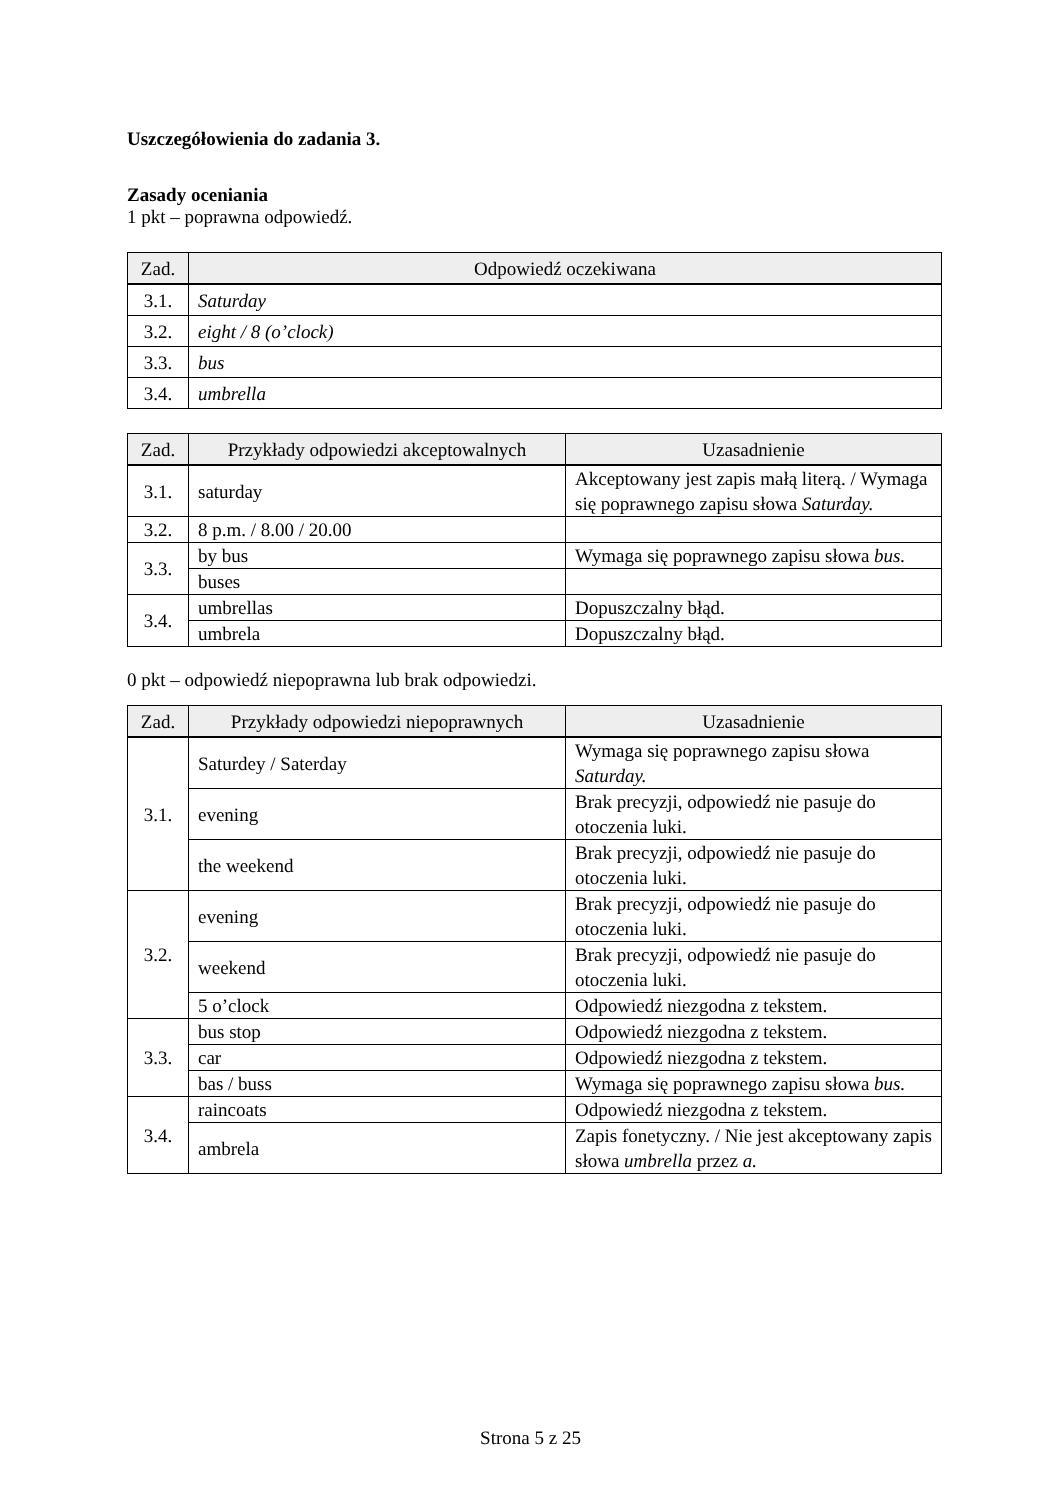Uszczegółowienia do zadania 3.
Zasady oceniania
1 pkt – poprawna odpowiedź.
| Zad. | Odpowiedź oczekiwana |
| --- | --- |
| 3.1. | Saturday |
| 3.2. | eight / 8 (o’clock) |
| 3.3. | bus |
| 3.4. | umbrella |
| Zad. | Przykłady odpowiedzi akceptowalnych | Uzasadnienie |
| --- | --- | --- |
| 3.1. | saturday | Akceptowany jest zapis małą literą. / Wymaga się poprawnego zapisu słowa Saturday. |
| 3.2. | 8 p.m. / 8.00 / 20.00 | |
| 3.3. | by bus | Wymaga się poprawnego zapisu słowa bus. |
| | buses | |
| 3.4. | umbrellas | Dopuszczalny błąd. |
| | umbrela | Dopuszczalny błąd. |
0 pkt – odpowiedź niepoprawna lub brak odpowiedzi.
| Zad. | Przykłady odpowiedzi niepoprawnych | Uzasadnienie |
| --- | --- | --- |
| 3.1. | Saturdey / Saterday | Wymaga się poprawnego zapisu słowa Saturday. |
| | evening | Brak precyzji, odpowiedź nie pasuje do otoczenia luki. |
| | the weekend | Brak precyzji, odpowiedź nie pasuje do otoczenia luki. |
| 3.2. | evening | Brak precyzji, odpowiedź nie pasuje do otoczenia luki. |
| | weekend | Brak precyzji, odpowiedź nie pasuje do otoczenia luki. |
| | 5 o’clock | Odpowiedź niezgodna z tekstem. |
| 3.3. | bus stop | Odpowiedź niezgodna z tekstem. |
| | car | Odpowiedź niezgodna z tekstem. |
| | bas / buss | Wymaga się poprawnego zapisu słowa bus. |
| 3.4. | raincoats | Odpowiedź niezgodna z tekstem. |
| | ambrela | Zapis fonetyczny. / Nie jest akceptowany zapis słowa umbrella przez a. |
Strona 5 z 25